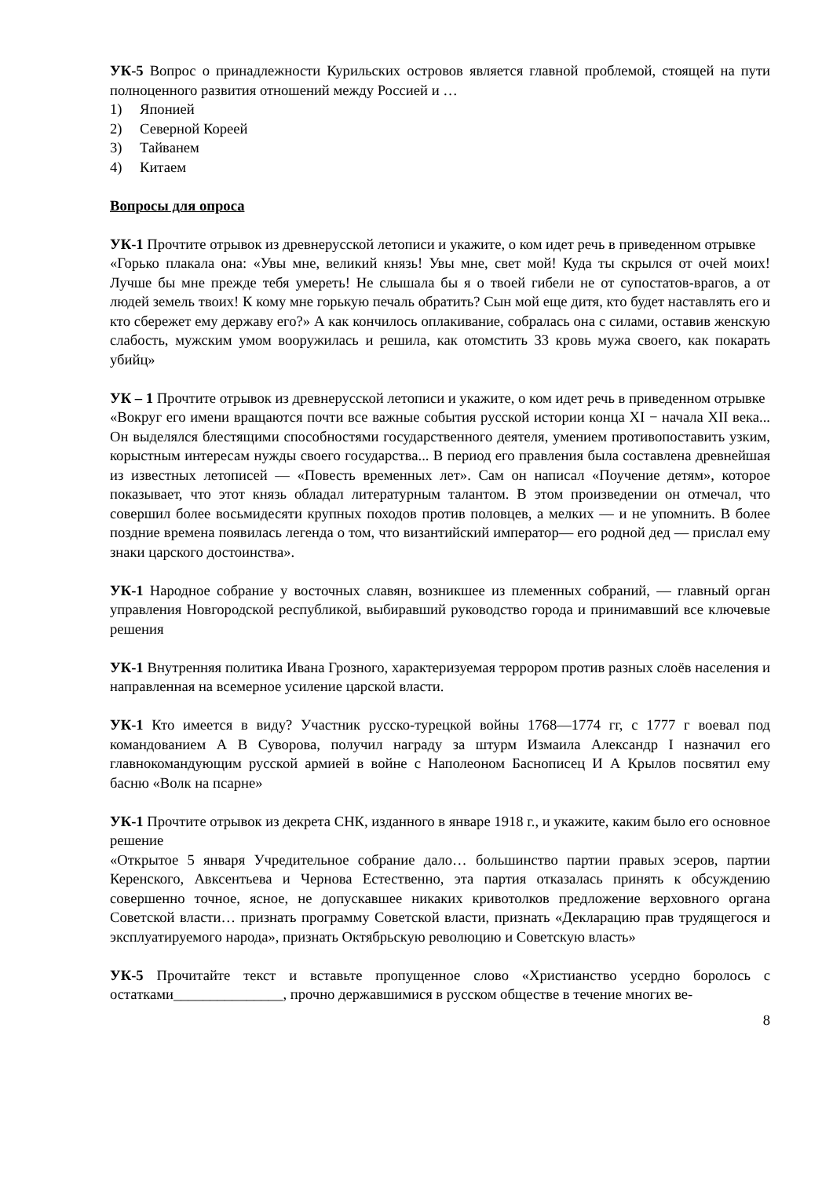УК-5 Вопрос о принадлежности Курильских островов является главной проблемой, стоящей на пути полноценного развития отношений между Россией и …
1) Японией
2) Северной Кореей
3) Тайванем
4) Китаем
Вопросы для опроса
УК-1 Прочтите отрывок из древнерусской летописи и укажите, о ком идет речь в приведенном отрывке
«Горько плакала она: «Увы мне, великий князь! Увы мне, свет мой! Куда ты скрылся от очей моих! Лучше бы мне прежде тебя умереть! Не слышала бы я о твоей гибели не от супостатов-врагов, а от людей земель твоих! К кому мне горькую печаль обратить? Сын мой еще дитя, кто будет наставлять его и кто сбережет ему державу его?» А как кончилось оплакивание, собралась она с силами, оставив женскую слабость, мужским умом вооружилась и решила, как отомстить 33 кровь мужа своего, как покарать убийц»
УК – 1 Прочтите отрывок из древнерусской летописи и укажите, о ком идет речь в приведенном отрывке
«Вокруг его имени вращаются почти все важные события русской истории конца XI − начала XII века... Он выделялся блестящими способностями государственного деятеля, умением противопоставить узким, корыстным интересам нужды своего государства... В период его правления была составлена древнейшая из известных летописей — «Повесть временных лет». Сам он написал «Поучение детям», которое показывает, что этот князь обладал литературным талантом. В этом произведении он отмечал, что совершил более восьмидесяти крупных походов против половцев, а мелких — и не упомнить. В более поздние времена появилась легенда о том, что византийский император— его родной дед — прислал ему знаки царского достоинства».
УК-1 Народное собрание у восточных славян, возникшее из племенных собраний, — главный орган управления Новгородской республикой, выбиравший руководство города и принимавший все ключевые решения
УК-1 Внутренняя политика Ивана Грозного, характеризуемая террором против разных слоёв населения и направленная на всемерное усиление царской власти.
УК-1 Кто имеется в виду? Участник русско-турецкой войны 1768—1774 гг, с 1777 г воевал под командованием А В Суворова, получил награду за штурм Измаила Александр I назначил его главнокомандующим русской армией в войне с Наполеоном Баснописец И А Крылов посвятил ему басню «Волк на псарне»
УК-1 Прочтите отрывок из декрета СНК, изданного в январе 1918 г., и укажите, каким было его основное решение
«Открытое 5 января Учредительное собрание дало… большинство партии правых эсеров, партии Керенского, Авксентьева и Чернова Естественно, эта партия отказалась принять к обсуждению совершенно точное, ясное, не допускавшее никаких кривотолков предложение верховного органа Советской власти… признать программу Советской власти, признать «Декларацию прав трудящегося и эксплуатируемого народа», признать Октябрьскую революцию и Советскую власть»
УК-5 Прочитайте текст и вставьте пропущенное слово «Христианство усердно боролось с остатками_______________, прочно державшимися в русском обществе в течение многих ве-
8